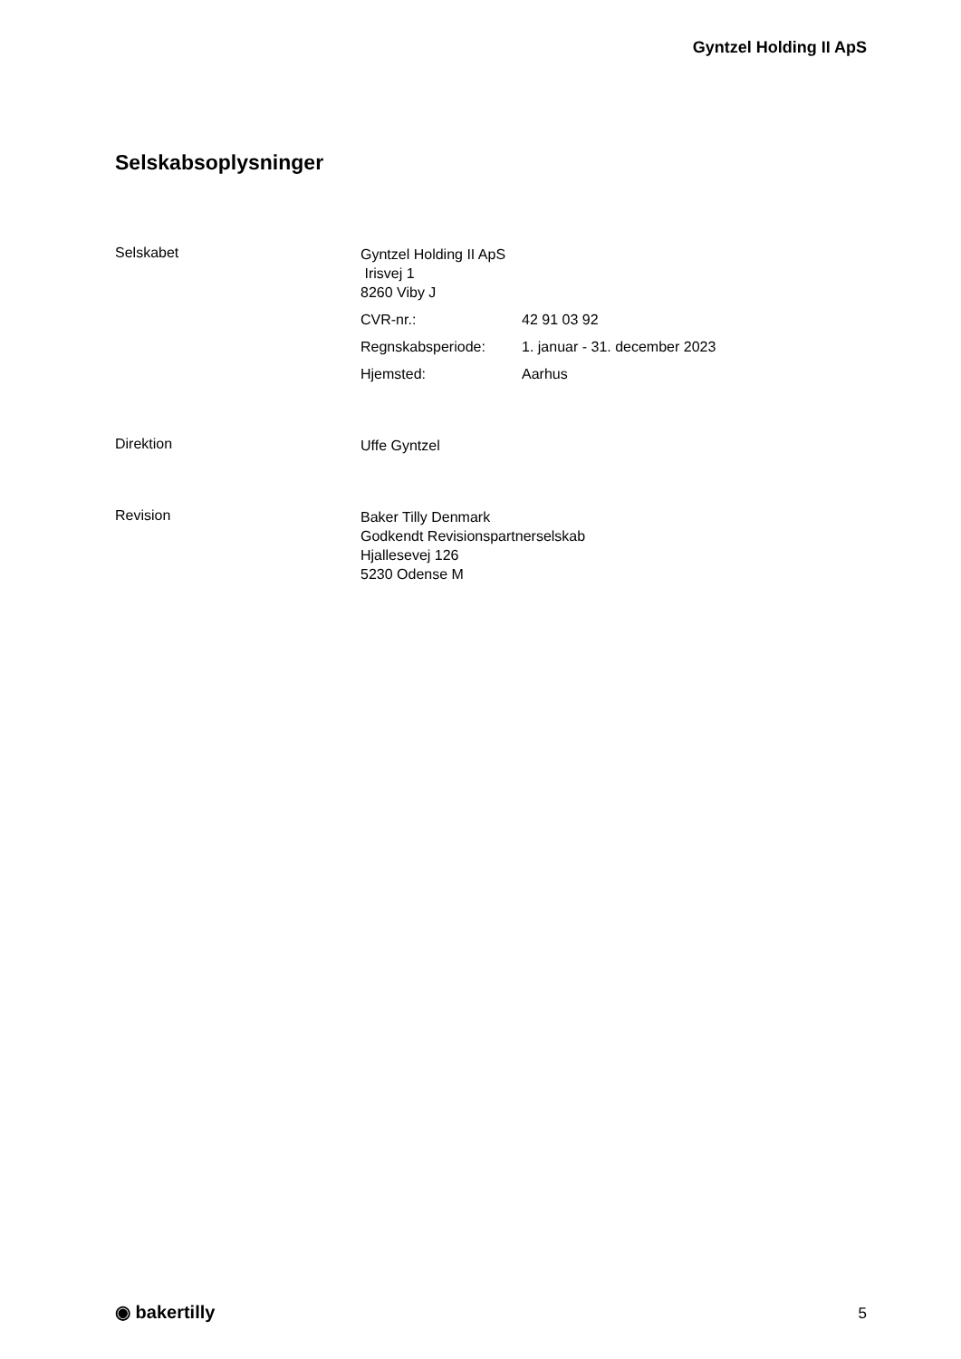Gyntzel Holding II ApS
Selskabsoplysninger
Selskabet
Gyntzel Holding II ApS
Irisvej 1
8260 Viby J
CVR-nr.: 42 91 03 92
Regnskabsperiode: 1. januar - 31. december 2023
Hjemsted: Aarhus
Direktion
Uffe Gyntzel
Revision
Baker Tilly Denmark
Godkendt Revisionspartnerselskab
Hjallesevej 126
5230 Odense M
◉ bakertilly 5